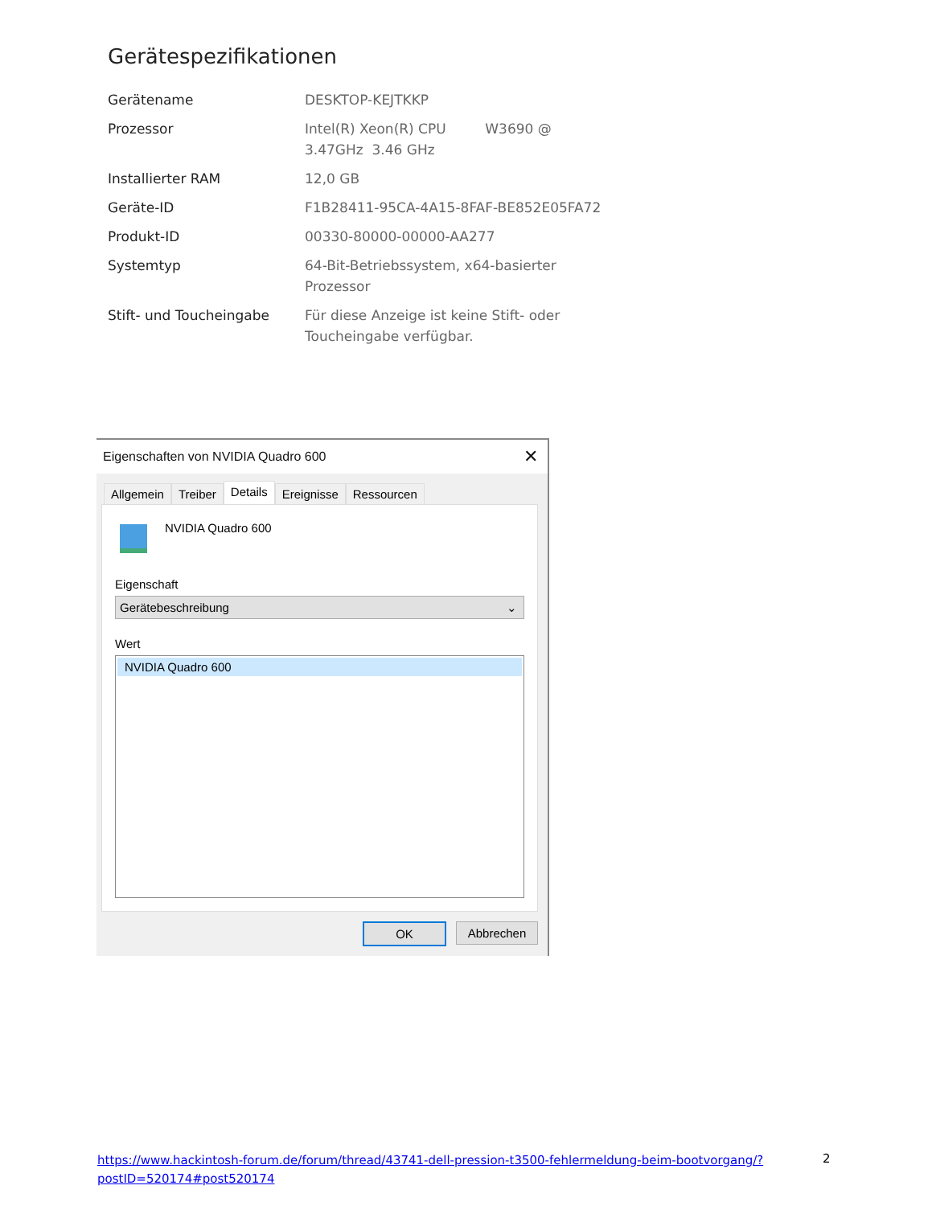Gerätespezifikationen
| Gerätename | DESKTOP-KEJTKKP |
| Prozessor | Intel(R) Xeon(R) CPU W3690 @ 3.47GHz 3.46 GHz |
| Installierter RAM | 12,0 GB |
| Geräte-ID | F1B28411-95CA-4A15-8FAF-BE852E05FA72 |
| Produkt-ID | 00330-80000-00000-AA277 |
| Systemtyp | 64-Bit-Betriebssystem, x64-basierter Prozessor |
| Stift- und Toucheingabe | Für diese Anzeige ist keine Stift- oder Toucheingabe verfügbar. |
Eigenschaften von NVIDIA Quadro 600 ✕
Allgemein Treiber
Details
Ereignisse Ressourcen
NVIDIA Quadro 600
Eigenschaft
Gerätebeschreibung ⌄
Wert
NVIDIA Quadro 600
OK Abbrechen
https://www.hackintosh-forum.de/forum/thread/43741-dell-pression-t3500-fehlermeldung-beim-bootvorgang/?postID=520174#post520174
2